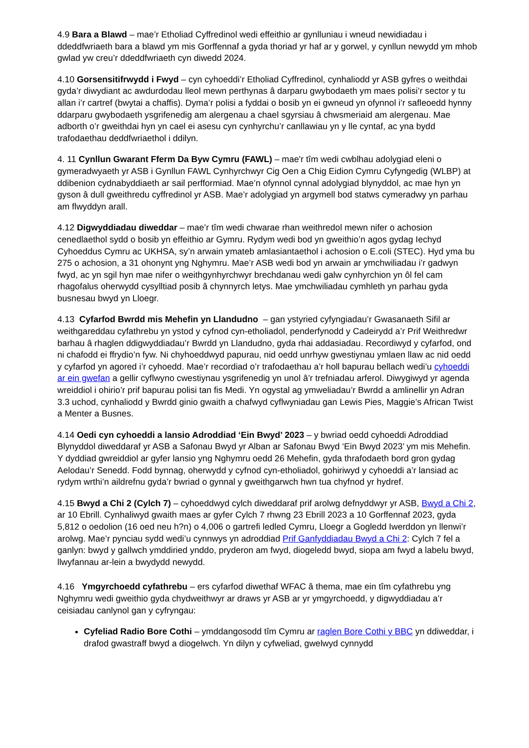4.9 Bara a Blawd – mae’r Etholiad Cyffredinol wedi effeithio ar gynlluniau i wneud newidiadau i ddeddfwriaeth bara a blawd ym mis Gorffennaf a gyda thoriad yr haf ar y gorwel, y cynllun newydd ym mhob gwlad yw creu’r ddeddfwriaeth cyn diwedd 2024.
4.10 Gorsensitifrwydd i Fwyd – cyn cyhoeddi’r Etholiad Cyffredinol, cynhaliodd yr ASB gyfres o weithdai gyda’r diwydiant ac awdurdodau lleol mewn perthynas â darparu gwybodaeth ym maes polisi’r sector y tu allan i’r cartref (bwytai a chaffis). Dyma’r polisi a fyddai o bosib yn ei gwneud yn ofynnol i’r safleoedd hynny ddarparu gwybodaeth ysgrifenedig am alergenau a chael sgyrsiau â chwsmeriaid am alergenau. Mae adborth o’r gweithdai hyn yn cael ei asesu cyn cynhyrchu’r canllawiau yn y lle cyntaf, ac yna bydd trafodaethau deddfwriaethol i ddilyn.
4. 11 Cynllun Gwarant Fferm Da Byw Cymru (FAWL) – mae'r tîm wedi cwblhau adolygiad eleni o gymeradwyaeth yr ASB i Gynllun FAWL Cynhyrchwyr Cig Oen a Chig Eidion Cymru Cyfyngedig (WLBP) at ddibenion cydnabyddiaeth ar sail perfformiad. Mae’n ofynnol cynnal adolygiad blynyddol, ac mae hyn yn gyson â dull gweithredu cyffredinol yr ASB. Mae’r adolygiad yn argymell bod statws cymeradwy yn parhau am flwyddyn arall.
4.12 Digwyddiadau diweddar – mae’r tîm wedi chwarae rhan weithredol mewn nifer o achosion cenedlaethol sydd o bosib yn effeithio ar Gymru. Rydym wedi bod yn gweithio’n agos gydag Iechyd Cyhoeddus Cymru ac UKHSA, sy’n arwain ymateb amlasiantaethol i achosion o E.coli (STEC). Hyd yma bu 275 o achosion, a 31 ohonynt yng Nghymru. Mae’r ASB wedi bod yn arwain ar ymchwiliadau i’r gadwyn fwyd, ac yn sgil hyn mae nifer o weithgynhyrchwyr brechdanau wedi galw cynhyrchion yn ôl fel cam rhagofalus oherwydd cysylltiad posib â chynnyrch letys. Mae ymchwiliadau cymhleth yn parhau gyda busnesau bwyd yn Lloegr.
4.13 Cyfarfod Bwrdd mis Mehefin yn Llandudno – gan ystyried cyfyngiadau’r Gwasanaeth Sifil ar weithgareddau cyfathrebu yn ystod y cyfnod cyn-etholiadol, penderfynodd y Cadeirydd a’r Prif Weithredwr barhau â rhaglen ddigwyddiadau’r Bwrdd yn Llandudno, gyda rhai addasiadau. Recordiwyd y cyfarfod, ond ni chafodd ei ffrydio’n fyw. Ni chyhoeddwyd papurau, nid oedd unrhyw gwestiynau ymlaen llaw ac nid oedd y cyfarfod yn agored i’r cyhoedd. Mae’r recordiad o’r trafodaethau a’r holl bapurau bellach wedi’u cyhoeddi ar ein gwefan a gellir cyflwyno cwestiynau ysgrifenedig yn unol â’r trefniadau arferol. Diwygiwyd yr agenda wreiddiol i ohirio’r prif bapurau polisi tan fis Medi. Yn ogystal ag ymweliadau’r Bwrdd a amlinellir yn Adran 3.3 uchod, cynhaliodd y Bwrdd ginio gwaith a chafwyd cyflwyniadau gan Lewis Pies, Maggie’s African Twist a Menter a Busnes.
4.14 Oedi cyn cyhoeddi a lansio Adroddiad ‘Ein Bwyd’ 2023 – y bwriad oedd cyhoeddi Adroddiad Blynyddol diweddaraf yr ASB a Safonau Bwyd yr Alban ar Safonau Bwyd ‘Ein Bwyd 2023’ ym mis Mehefin. Y dyddiad gwreiddiol ar gyfer lansio yng Nghymru oedd 26 Mehefin, gyda thrafodaeth bord gron gydag Aelodau’r Senedd. Fodd bynnag, oherwydd y cyfnod cyn-etholiadol, gohiriwyd y cyhoeddi a’r lansiad ac rydym wrthi’n aildrefnu gyda’r bwriad o gynnal y gweithgarwch hwn tua chyfnod yr hydref.
4.15 Bwyd a Chi 2 (Cylch 7) – cyhoeddwyd cylch diweddaraf prif arolwg defnyddwyr yr ASB, Bwyd a Chi 2, ar 10 Ebrill. Cynhaliwyd gwaith maes ar gyfer Cylch 7 rhwng 23 Ebrill 2023 a 10 Gorffennaf 2023, gyda 5,812 o oedolion (16 oed neu h?n) o 4,006 o gartrefi ledled Cymru, Lloegr a Gogledd Iwerddon yn llenwi’r arolwg. Mae’r pynciau sydd wedi’u cynnwys yn adroddiad Prif Ganfyddiadau Bwyd a Chi 2: Cylch 7 fel a ganlyn: bwyd y gallwch ymddiried ynddo, pryderon am fwyd, diogeledd bwyd, siopa am fwyd a labelu bwyd, llwyfannau ar-lein a bwydydd newydd.
4.16 Ymgyrchoedd cyfathrebu – ers cyfarfod diwethaf WFAC â thema, mae ein tîm cyfathrebu yng Nghymru wedi gweithio gyda chydweithwyr ar draws yr ASB ar yr ymgyrchoedd, y digwyddiadau a’r ceisiadau canlynol gan y cyfryngau:
Cyfeliad Radio Bore Cothi – ymddangosodd tîm Cymru ar raglen Bore Cothi y BBC yn ddiweddar, i drafod gwastraff bwyd a diogelwch. Yn dilyn y cyfweliad, gwelwyd cynnydd